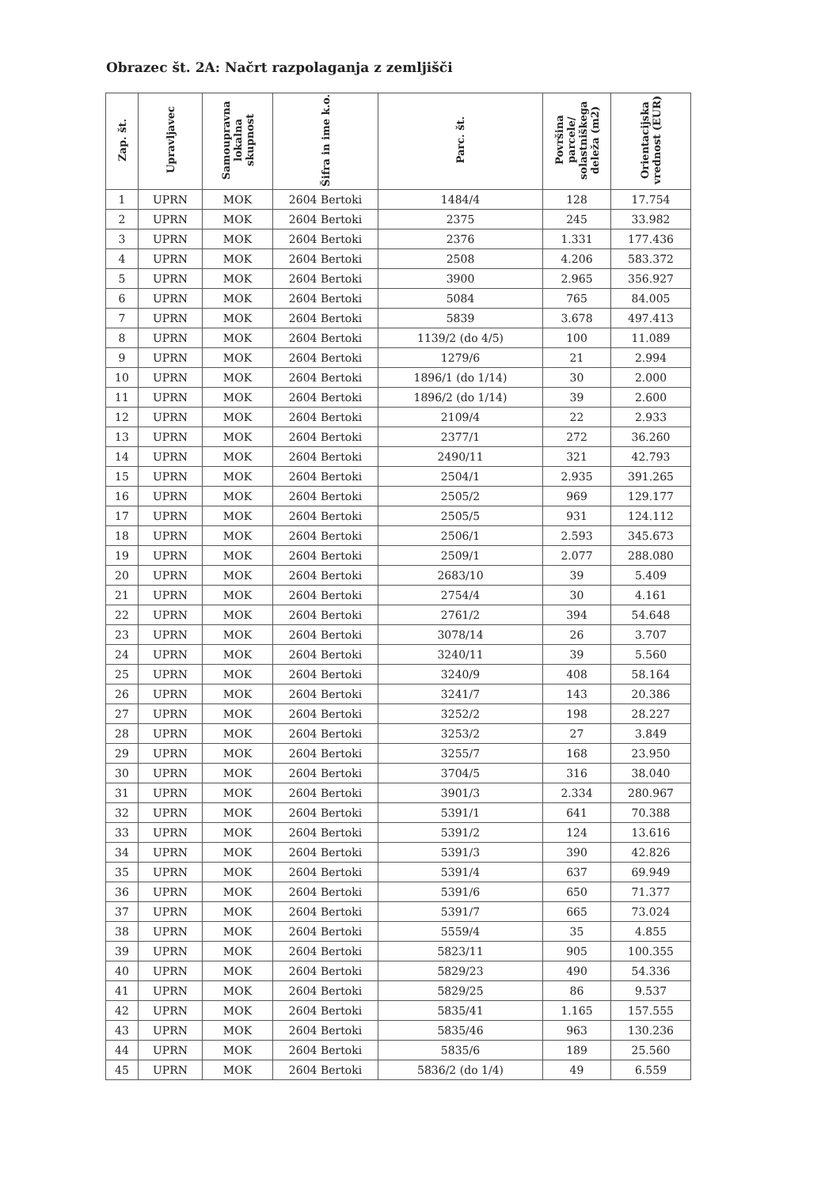Obrazec št. 2A: Načrt razpolaganja z zemljišči
| Zap. št. | Upravljavec | Samoupravna lokalna skupnost | Šifra in ime k.o. | Parc. št. | Površina parcele/ solastniškega deleža (m2) | Orientacijska vrednost (EUR) |
| --- | --- | --- | --- | --- | --- | --- |
| 1 | UPRN | MOK | 2604 Bertoki | 1484/4 | 128 | 17.754 |
| 2 | UPRN | MOK | 2604 Bertoki | 2375 | 245 | 33.982 |
| 3 | UPRN | MOK | 2604 Bertoki | 2376 | 1.331 | 177.436 |
| 4 | UPRN | MOK | 2604 Bertoki | 2508 | 4.206 | 583.372 |
| 5 | UPRN | MOK | 2604 Bertoki | 3900 | 2.965 | 356.927 |
| 6 | UPRN | MOK | 2604 Bertoki | 5084 | 765 | 84.005 |
| 7 | UPRN | MOK | 2604 Bertoki | 5839 | 3.678 | 497.413 |
| 8 | UPRN | MOK | 2604 Bertoki | 1139/2 (do 4/5) | 100 | 11.089 |
| 9 | UPRN | MOK | 2604 Bertoki | 1279/6 | 21 | 2.994 |
| 10 | UPRN | MOK | 2604 Bertoki | 1896/1 (do 1/14) | 30 | 2.000 |
| 11 | UPRN | MOK | 2604 Bertoki | 1896/2 (do 1/14) | 39 | 2.600 |
| 12 | UPRN | MOK | 2604 Bertoki | 2109/4 | 22 | 2.933 |
| 13 | UPRN | MOK | 2604 Bertoki | 2377/1 | 272 | 36.260 |
| 14 | UPRN | MOK | 2604 Bertoki | 2490/11 | 321 | 42.793 |
| 15 | UPRN | MOK | 2604 Bertoki | 2504/1 | 2.935 | 391.265 |
| 16 | UPRN | MOK | 2604 Bertoki | 2505/2 | 969 | 129.177 |
| 17 | UPRN | MOK | 2604 Bertoki | 2505/5 | 931 | 124.112 |
| 18 | UPRN | MOK | 2604 Bertoki | 2506/1 | 2.593 | 345.673 |
| 19 | UPRN | MOK | 2604 Bertoki | 2509/1 | 2.077 | 288.080 |
| 20 | UPRN | MOK | 2604 Bertoki | 2683/10 | 39 | 5.409 |
| 21 | UPRN | MOK | 2604 Bertoki | 2754/4 | 30 | 4.161 |
| 22 | UPRN | MOK | 2604 Bertoki | 2761/2 | 394 | 54.648 |
| 23 | UPRN | MOK | 2604 Bertoki | 3078/14 | 26 | 3.707 |
| 24 | UPRN | MOK | 2604 Bertoki | 3240/11 | 39 | 5.560 |
| 25 | UPRN | MOK | 2604 Bertoki | 3240/9 | 408 | 58.164 |
| 26 | UPRN | MOK | 2604 Bertoki | 3241/7 | 143 | 20.386 |
| 27 | UPRN | MOK | 2604 Bertoki | 3252/2 | 198 | 28.227 |
| 28 | UPRN | MOK | 2604 Bertoki | 3253/2 | 27 | 3.849 |
| 29 | UPRN | MOK | 2604 Bertoki | 3255/7 | 168 | 23.950 |
| 30 | UPRN | MOK | 2604 Bertoki | 3704/5 | 316 | 38.040 |
| 31 | UPRN | MOK | 2604 Bertoki | 3901/3 | 2.334 | 280.967 |
| 32 | UPRN | MOK | 2604 Bertoki | 5391/1 | 641 | 70.388 |
| 33 | UPRN | MOK | 2604 Bertoki | 5391/2 | 124 | 13.616 |
| 34 | UPRN | MOK | 2604 Bertoki | 5391/3 | 390 | 42.826 |
| 35 | UPRN | MOK | 2604 Bertoki | 5391/4 | 637 | 69.949 |
| 36 | UPRN | MOK | 2604 Bertoki | 5391/6 | 650 | 71.377 |
| 37 | UPRN | MOK | 2604 Bertoki | 5391/7 | 665 | 73.024 |
| 38 | UPRN | MOK | 2604 Bertoki | 5559/4 | 35 | 4.855 |
| 39 | UPRN | MOK | 2604 Bertoki | 5823/11 | 905 | 100.355 |
| 40 | UPRN | MOK | 2604 Bertoki | 5829/23 | 490 | 54.336 |
| 41 | UPRN | MOK | 2604 Bertoki | 5829/25 | 86 | 9.537 |
| 42 | UPRN | MOK | 2604 Bertoki | 5835/41 | 1.165 | 157.555 |
| 43 | UPRN | MOK | 2604 Bertoki | 5835/46 | 963 | 130.236 |
| 44 | UPRN | MOK | 2604 Bertoki | 5835/6 | 189 | 25.560 |
| 45 | UPRN | MOK | 2604 Bertoki | 5836/2 (do 1/4) | 49 | 6.559 |